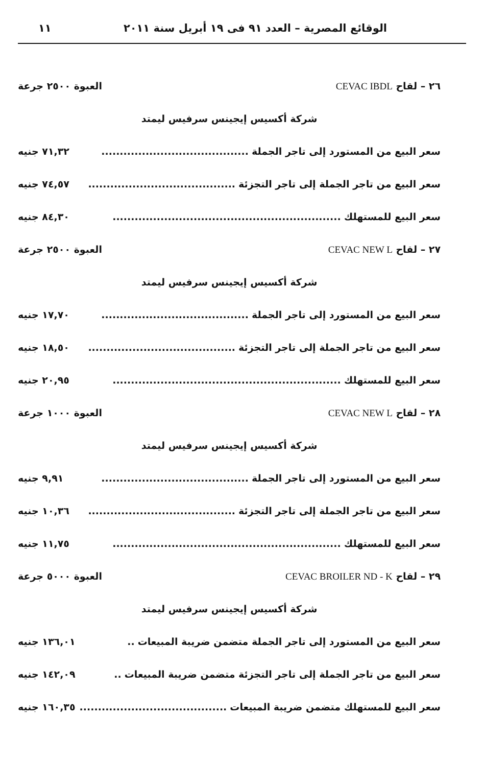الوقائع المصرية – العدد ٩١ فى ١٩ أبريل سنة ٢٠١١ ١١
٢٦ – لقاح CEVAC IBDL العبوة ٢٥٠٠ جرعة
شركة أكسيس إيجينس سرفيس ليمتد
سعر البيع من المستورد إلى تاجر الجملة........................................ ٧١,٣٢ جنيه
سعر البيع من تاجر الجملة إلى تاجر التجزئة........................................ ٧٤,٥٧ جنيه
سعر البيع للمستهلك.............................................................. ٨٤,٣٠ جنيه
٢٧ – لقاح CEVAC NEW L العبوة ٢٥٠٠ جرعة
شركة أكسيس إيجينس سرفيس ليمتد
سعر البيع من المستورد إلى تاجر الجملة........................................ ١٧,٧٠ جنيه
سعر البيع من تاجر الجملة إلى تاجر التجزئة........................................ ١٨,٥٠ جنيه
سعر البيع للمستهلك.............................................................. ٢٠,٩٥ جنيه
٢٨ – لقاح CEVAC NEW L العبوة ١٠٠٠ جرعة
شركة أكسيس إيجينس سرفيس ليمتد
سعر البيع من المستورد إلى تاجر الجملة........................................ ٩,٩١ جنيه
سعر البيع من تاجر الجملة إلى تاجر التجزئة........................................ ١٠,٣٦ جنيه
سعر البيع للمستهلك.............................................................. ١١,٧٥ جنيه
٢٩ – لقاح CEVAC BROILER ND - K العبوة ٥٠٠٠ جرعة
شركة أكسيس إيجينس سرفيس ليمتد
سعر البيع من المستورد إلى تاجر الجملة متضمن ضريبة المبيعات.. ١٣٦,٠١ جنيه
سعر البيع من تاجر الجملة إلى تاجر التجزئة متضمن ضريبة المبيعات.. ١٤٢,٠٩ جنيه
سعر البيع للمستهلك متضمن ضريبة المبيعات........................................ ١٦٠,٣٥ جنيه